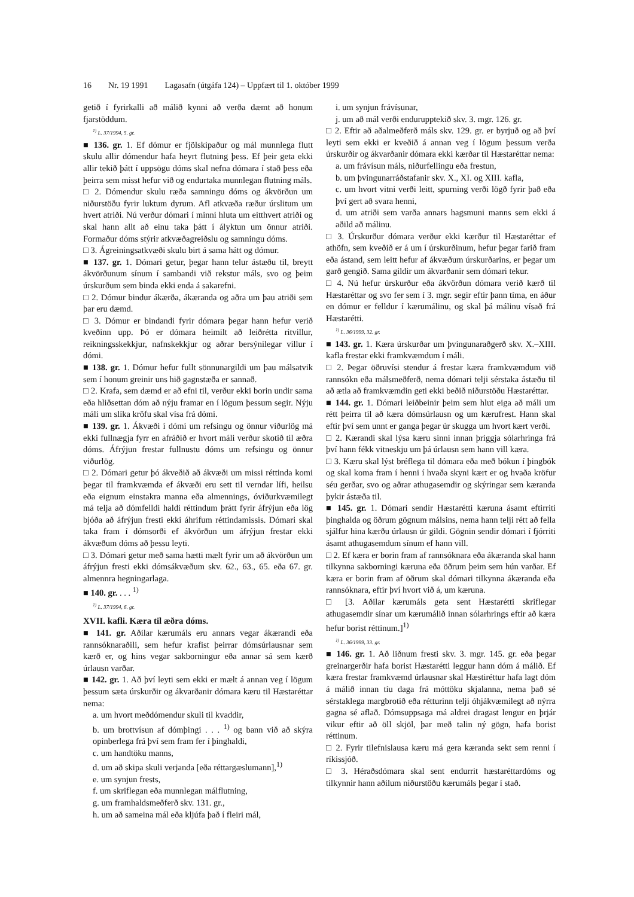16 Nr. 19 1991 Lagasafn (útgáfa 124) – Uppfært til 1. október 1999
getið í fyrirkalli að málið kynni að verða dæmt að honum fjarstöddum.
<sup>1)</sup> L. 37/1994, 5. gr.
■ 136. gr. 1. Ef dómur er fjölskipaður og mál munnlega flutt skulu allir dómendur hafa heyrt flutning þess. Ef þeir geta ekki allir tekið þátt í uppsögu dóms skal nefna dómara í stað þess eða þeirra sem misst hefur við og endurtaka munnlegan flutning máls.
□ 2. Dómendur skulu ræða samningu dóms og ákvörðun um niðurstöðu fyrir luktum dyrum. Afl atkvæða ræður úrslitum um hvert atriði. Nú verður dómari í minni hluta um eitthvert atriði og skal hann allt að einu taka þátt í ályktun um önnur atriði. Formaður dóms stýrir atkvæðagreiðslu og samningu dóms.
□ 3. Ágreiningsatkvæði skulu birt á sama hátt og dómur.
■ 137. gr. 1. Dómari getur, þegar hann telur ástæðu til, breytt ákvörðunum sínum í sambandi við rekstur máls, svo og þeim úrskurðum sem binda ekki enda á sakarefni.
□ 2. Dómur bindur ákærða, ákæranda og aðra um þau atriði sem þar eru dæmd.
□ 3. Dómur er bindandi fyrir dómara þegar hann hefur verið kveðinn upp. Þó er dómara heimilt að leiðrétta ritvillur, reikningsskekkjur, nafnskekkjur og aðrar bersýnilegar villur í dómi.
■ 138. gr. 1. Dómur hefur fullt sönnunargildi um þau málsatvik sem í honum greinir uns hið gagnstæða er sannað.
□ 2. Krafa, sem dæmd er að efni til, verður ekki borin undir sama eða hliðsettan dóm að nýju framar en í lögum þessum segir. Nýju máli um slíka kröfu skal vísa frá dómi.
■ 139. gr. 1. Ákvæði í dómi um refsingu og önnur viðurlög má ekki fullnægja fyrr en afráðið er hvort máli verður skotið til æðra dóms. Áfrýjun frestar fullnustu dóms um refsingu og önnur viðurlög.
□ 2. Dómari getur þó ákveðið að ákvæði um missi réttinda komi þegar til framkvæmda ef ákvæði eru sett til verndar lífi, heilsu eða eignum einstakra manna eða almennings, óviðurkvæmilegt má telja að dómfelldi haldi réttindum þrátt fyrir áfrýjun eða lög bjóða að áfrýjun fresti ekki áhrifum réttindamissis. Dómari skal taka fram í dómsorði ef ákvörðun um áfrýjun frestar ekki ákvæðum dóms að þessu leyti.
□ 3. Dómari getur með sama hætti mælt fyrir um að ákvörðun um áfrýjun fresti ekki dómsákvæðum skv. 62., 63., 65. eða 67. gr. almennra hegningarlaga.
■ 140. gr. . . . <sup>1)</sup>
<sup>1)</sup> L. 37/1994, 6. gr.
XVII. kafli. Kæra til æðra dóms.
■ 141. gr. Aðilar kærumáls eru annars vegar ákærandi eða rannsóknaraðili, sem hefur krafist þeirrar dómsúrlausnar sem kærð er, og hins vegar sakborningur eða annar sá sem kærð úrlausn varðar.
■ 142. gr. 1. Að því leyti sem ekki er mælt á annan veg í lögum þessum sæta úrskurðir og ákvarðanir dómara kæru til Hæstaréttar nema:
a. um hvort meðdómendur skuli til kvaddir,
b. um brottvísun af dómþingi . . . <sup>1)</sup> og bann við að skýra opinberlega frá því sem fram fer í þinghaldi,
c. um handtöku manns,
d. um að skipa skuli verjanda [eða réttargæslumann],<sup>1)</sup>
e. um synjun frests,
f. um skriflegan eða munnlegan málflutning,
g. um framhaldsmeðferð skv. 131. gr.,
h. um að sameina mál eða kljúfa það í fleiri mál,
i. um synjun frávísunar,
j. um að mál verði endurupptekið skv. 3. mgr. 126. gr.
□ 2. Eftir að aðalmeðferð máls skv. 129. gr. er byrjuð og að því leyti sem ekki er kveðið á annan veg í lögum þessum verða úrskurðir og ákvarðanir dómara ekki kærðar til Hæstaréttar nema:
a. um frávísun máls, niðurfellingu eða frestun,
b. um þvingunarráðstafanir skv. X., XI. og XIII. kafla,
c. um hvort vitni verði leitt, spurning verði lögð fyrir það eða því gert að svara henni,
d. um atriði sem varða annars hagsmuni manns sem ekki á aðild að málinu.
□ 3. Úrskurður dómara verður ekki kærður til Hæstaréttar ef athöfn, sem kveðið er á um í úrskurðinum, hefur þegar farið fram eða ástand, sem leitt hefur af ákvæðum úrskurðarins, er þegar um garð gengið. Sama gildir um ákvarðanir sem dómari tekur.
□ 4. Nú hefur úrskurður eða ákvörðun dómara verið kærð til Hæstaréttar og svo fer sem í 3. mgr. segir eftir þann tíma, en áður en dómur er felldur í kærumálinu, og skal þá málinu vísað frá Hæstarétti.
<sup>1)</sup> L. 36/1999, 32. gr.
■ 143. gr. 1. Kæra úrskurðar um þvingunaraðgerð skv. X.–XIII. kafla frestar ekki framkvæmdum í máli.
□ 2. Þegar öðruvísi stendur á frestar kæra framkvæmdum við rannsókn eða málsmeðferð, nema dómari telji sérstaka ástæðu til að ætla að framkvæmdin geti ekki beðið niðurstöðu Hæstaréttar.
■ 144. gr. 1. Dómari leiðbeinir þeim sem hlut eiga að máli um rétt þeirra til að kæra dómsúrlausn og um kærufrest. Hann skal eftir því sem unnt er ganga þegar úr skugga um hvort kært verði.
□ 2. Kærandi skal lýsa kæru sinni innan þriggja sólarhringa frá því hann fékk vitneskju um þá úrlausn sem hann vill kæra.
□ 3. Kæru skal lýst bréflega til dómara eða með bókun í þingbók og skal koma fram í henni í hvaða skyni kært er og hvaða kröfur séu gerðar, svo og aðrar athugasemdir og skýringar sem kæranda þykir ástæða til.
■ 145. gr. 1. Dómari sendir Hæstarétti kæruna ásamt eftirriti þinghalda og öðrum gögnum málsins, nema hann telji rétt að fella sjálfur hina kærðu úrlausn úr gildi. Gögnin sendir dómari í fjórriti ásamt athugasemdum sínum ef hann vill.
□ 2. Ef kæra er borin fram af rannsóknara eða ákæranda skal hann tilkynna sakborningi kæruna eða öðrum þeim sem hún varðar. Ef kæra er borin fram af öðrum skal dómari tilkynna ákæranda eða rannsóknara, eftir því hvort við á, um kæruna.
□ [3. Aðilar kærumáls geta sent Hæstarétti skriflegar athugasemdir sínar um kærumálið innan sólarhrings eftir að kæra hefur borist réttinum.]<sup>1)</sup>
<sup>1)</sup> L. 36/1999, 33. gr.
■ 146. gr. 1. Að liðnum fresti skv. 3. mgr. 145. gr. eða þegar greinargerðir hafa borist Hæstarétti leggur hann dóm á málið. Ef kæra frestar framkvæmd úrlausnar skal Hæstiréttur hafa lagt dóm á málið innan tíu daga frá móttöku skjalanna, nema það sé sérstaklega margbrotið eða rétturinn telji óhjákvæmilegt að nýrra gagna sé aflað. Dómsuppsaga má aldrei dragast lengur en þrjár vikur eftir að öll skjöl, þar með talin ný gögn, hafa borist réttinum.
□ 2. Fyrir tilefnislausa kæru má gera kæranda sekt sem renni í ríkissjóð.
□ 3. Héraðsdómara skal sent endurrit hæstaréttardóms og tilkynnir hann aðilum niðurstöðu kærumáls þegar í stað.